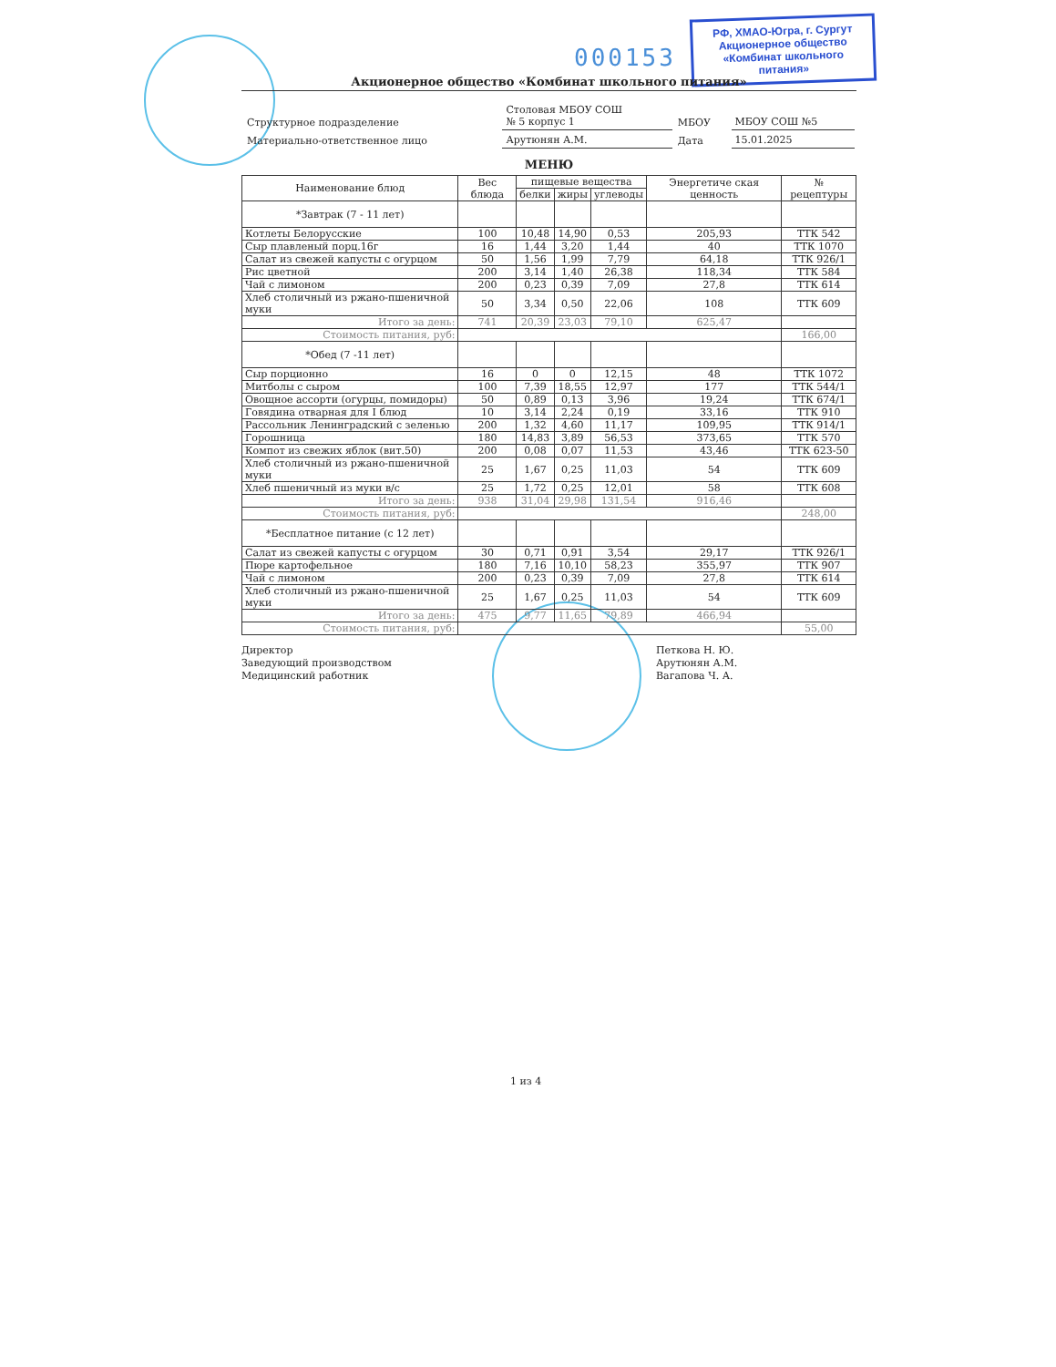000153
РФ, ХМАО-Югра, г. Сургут
Акционерное общество
«Комбинат школьного питания»
Акционерное общество «Комбинат школьного питания»
| Структурное подразделение | Столовая МБОУ СОШ № 5 корпус 1 | МБОУ | МБОУ СОШ №5 |
| Материально-ответственное лицо | Арутюнян А.М. | Дата | 15.01.2025 |
МЕНЮ
| Наименование блюд | Вес блюда | пищевые вещества | | | Энергетиче ская ценность | № рецептуры |
| --- | --- | --- | --- | --- | --- | --- |
| | | белки | жиры | углеводы | | |
| *Завтрак (7 - 11 лет) | | | | | | |
| Котлеты Белорусские | 100 | 10,48 | 14,90 | 0,53 | 205,93 | ТТК 542 |
| Сыр плавленый порц.16г | 16 | 1,44 | 3,20 | 1,44 | 40 | ТТК 1070 |
| Салат из свежей капусты с огурцом | 50 | 1,56 | 1,99 | 7,79 | 64,18 | ТТК 926/1 |
| Рис цветной | 200 | 3,14 | 1,40 | 26,38 | 118,34 | ТТК 584 |
| Чай с лимоном | 200 | 0,23 | 0,39 | 7,09 | 27,8 | ТТК 614 |
| Хлеб столичный из ржано-пшеничной муки | 50 | 3,34 | 0,50 | 22,06 | 108 | ТТК 609 |
| Итого за день: | 741 | 20,39 | 23,03 | 79,10 | 625,47 | |
| Стоимость питания, руб: | | | | | | 166,00 |
| *Обед (7 -11 лет) | | | | | | |
| Сыр порционно | 16 | 0 | 0 | 12,15 | 48 | ТТК 1072 |
| Митболы с сыром | 100 | 7,39 | 18,55 | 12,97 | 177 | ТТК 544/1 |
| Овощное ассорти (огурцы, помидоры) | 50 | 0,89 | 0,13 | 3,96 | 19,24 | ТТК 674/1 |
| Говядина отварная для I блюд | 10 | 3,14 | 2,24 | 0,19 | 33,16 | ТТК 910 |
| Рассольник Ленинградский с зеленью | 200 | 1,32 | 4,60 | 11,17 | 109,95 | ТТК 914/1 |
| Горошница | 180 | 14,83 | 3,89 | 56,53 | 373,65 | ТТК 570 |
| Компот из свежих яблок (вит.50) | 200 | 0,08 | 0,07 | 11,53 | 43,46 | ТТК 623-50 |
| Хлеб столичный из ржано-пшеничной муки | 25 | 1,67 | 0,25 | 11,03 | 54 | ТТК 609 |
| Хлеб пшеничный из муки в/с | 25 | 1,72 | 0,25 | 12,01 | 58 | ТТК 608 |
| Итого за день: | 938 | 31,04 | 29,98 | 131,54 | 916,46 | |
| Стоимость питания, руб: | | | | | | 248,00 |
| *Бесплатное питание (с 12 лет) | | | | | | |
| Салат из свежей капусты с огурцом | 30 | 0,71 | 0,91 | 3,54 | 29,17 | ТТК 926/1 |
| Пюре картофельное | 180 | 7,16 | 10,10 | 58,23 | 355,97 | ТТК 907 |
| Чай с лимоном | 200 | 0,23 | 0,39 | 7,09 | 27,8 | ТТК 614 |
| Хлеб столичный из ржано-пшеничной муки | 25 | 1,67 | 0,25 | 11,03 | 54 | ТТК 609 |
| Итого за день: | 475 | 9,77 | 11,65 | 79,89 | 466,94 | |
| Стоимость питания, руб: | | | | | | 55,00 |
Директор
Заведующий производством
Медицинский работник
Петкова Н. Ю.
Арутюнян А.М.
Вагапова Ч. А.
1 из 4